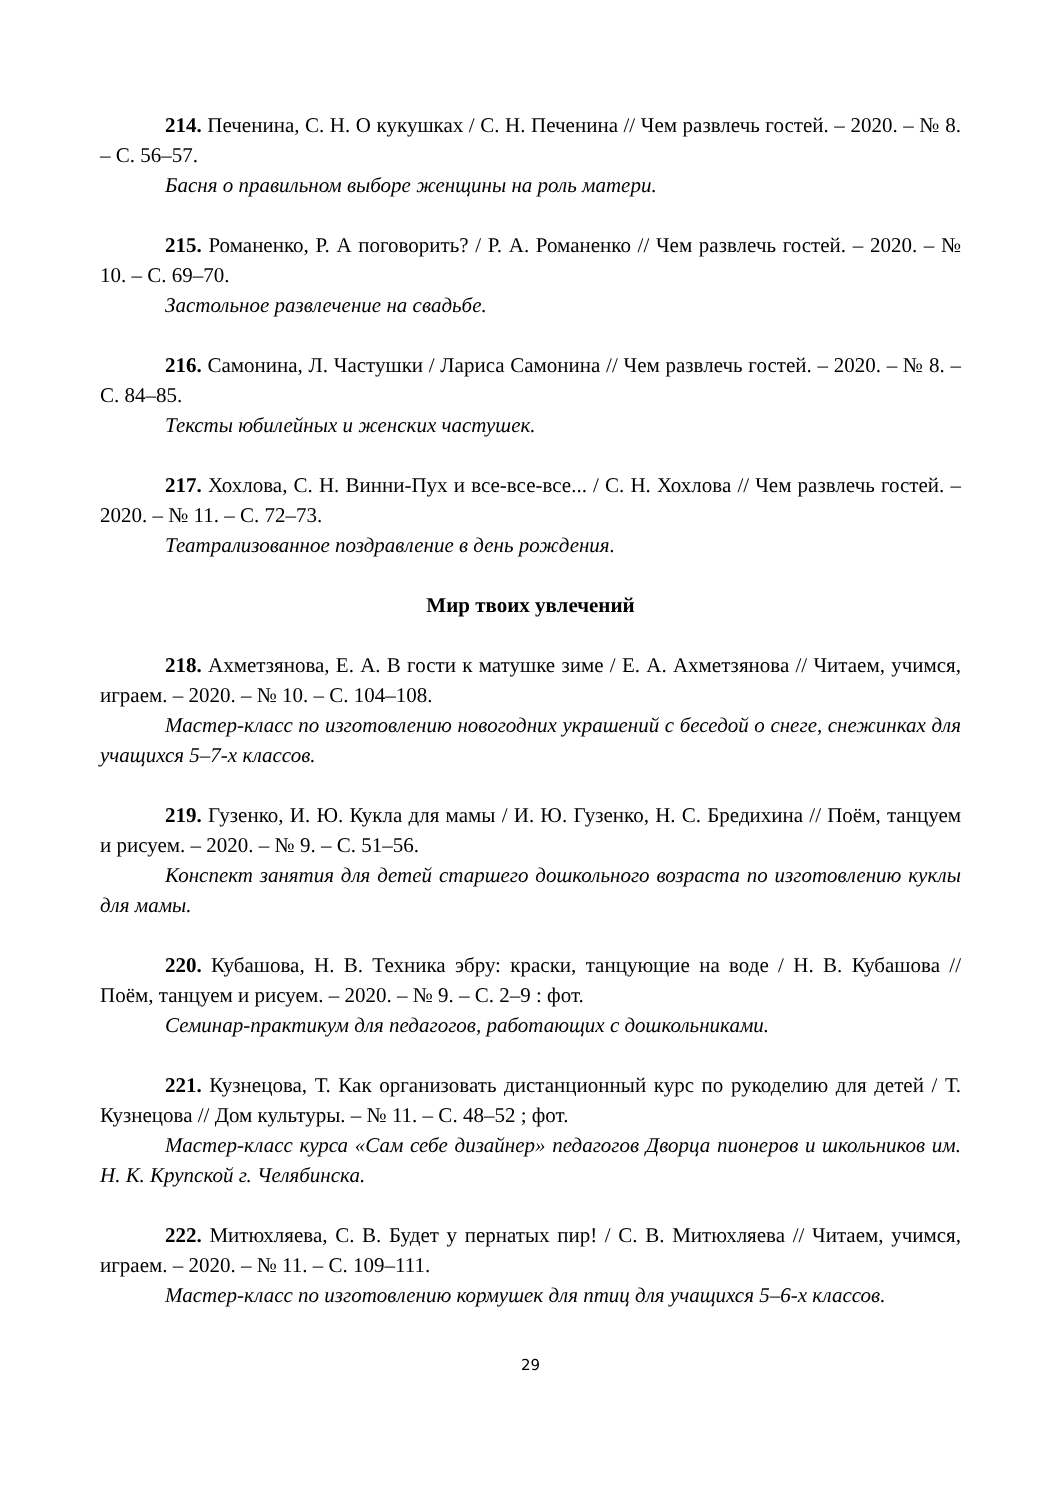214. Печенина, С. Н. О кукушках / С. Н. Печенина // Чем развлечь гостей. – 2020. – № 8. – С. 56–57.
Басня о правильном выборе женщины на роль матери.
215. Романенко, Р. А поговорить? / Р. А. Романенко // Чем развлечь гостей. – 2020. – № 10. – С. 69–70.
Застольное развлечение на свадьбе.
216. Самонина, Л. Частушки / Лариса Самонина // Чем развлечь гостей. – 2020. – № 8. – С. 84–85.
Тексты юбилейных и женских частушек.
217. Хохлова, С. Н. Винни-Пух и все-все-все... / С. Н. Хохлова // Чем развлечь гостей. – 2020. – № 11. – С. 72–73.
Театрализованное поздравление в день рождения.
Мир твоих увлечений
218. Ахметзянова, Е. А. В гости к матушке зиме / Е. А. Ахметзянова // Читаем, учимся, играем. – 2020. – № 10. – С. 104–108.
Мастер-класс по изготовлению новогодних украшений с беседой о снеге, снежинках для учащихся 5–7-х классов.
219. Гузенко, И. Ю. Кукла для мамы / И. Ю. Гузенко, Н. С. Бредихина // Поём, танцуем и рисуем. – 2020. – № 9. – С. 51–56.
Конспект занятия для детей старшего дошкольного возраста по изготовлению куклы для мамы.
220. Кубашова, Н. В. Техника эбру: краски, танцующие на воде / Н. В. Кубашова // Поём, танцуем и рисуем. – 2020. – № 9. – С. 2–9 : фот.
Семинар-практикум для педагогов, работающих с дошкольниками.
221. Кузнецова, Т. Как организовать дистанционный курс по рукоделию для детей / Т. Кузнецова // Дом культуры. – № 11. – С. 48–52 ; фот.
Мастер-класс курса «Сам себе дизайнер» педагогов Дворца пионеров и школьников им. Н. К. Крупской г. Челябинска.
222. Митюхляева, С. В. Будет у пернатых пир! / С. В. Митюхляева // Читаем, учимся, играем. – 2020. – № 11. – С. 109–111.
Мастер-класс по изготовлению кормушек для птиц для учащихся 5–6-х классов.
29